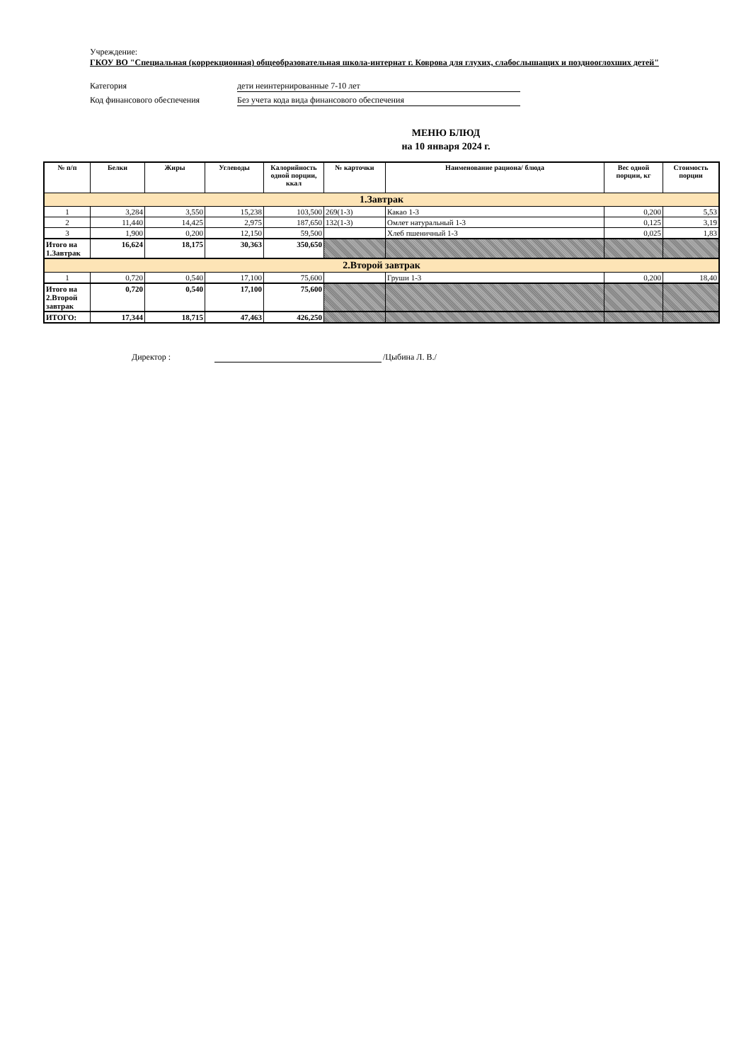Учреждение:
ГКОУ ВО "Специальная (коррекционная) общеобразовательная школа-интернат г. Коврова для глухих, слабослышащих и позднооглохших детей"
Категория дети неинтернированные 7-10 лет
Код финансового обеспечения Без учета кода вида финансового обеспечения
МЕНЮ БЛЮД
на 10 января 2024 г.
| № п/п | Белки | Жиры | Углеводы | Калорийность одной порции, ккал | № карточки | Наименование рациона/ блюда | Вес одной порции, кг | Стоимость порции |
| --- | --- | --- | --- | --- | --- | --- | --- | --- |
| 1.Завтрак | | | | | | | | |
| 1 | 3,284 | 3,550 | 15,238 | 103,500 | 269(1-3) | Какао 1-3 | 0,200 | 5,53 |
| 2 | 11,440 | 14,425 | 2,975 | 187,650 | 132(1-3) | Омлет натуральный 1-3 | 0,125 | 3,19 |
| 3 | 1,900 | 0,200 | 12,150 | 59,500 | | Хлеб пшеничный 1-3 | 0,025 | 1,83 |
| Итого на 1.Завтрак | 16,624 | 18,175 | 30,363 | 350,650 | | | | |
| 2.Второй завтрак | | | | | | | | |
| 1 | 0,720 | 0,540 | 17,100 | 75,600 | | Груши 1-3 | 0,200 | 18,40 |
| Итого на 2.Второй завтрак | 0,720 | 0,540 | 17,100 | 75,600 | | | | |
| ИТОГО: | 17,344 | 18,715 | 47,463 | 426,250 | | | | |
Директор : /Цыбина Л. В./